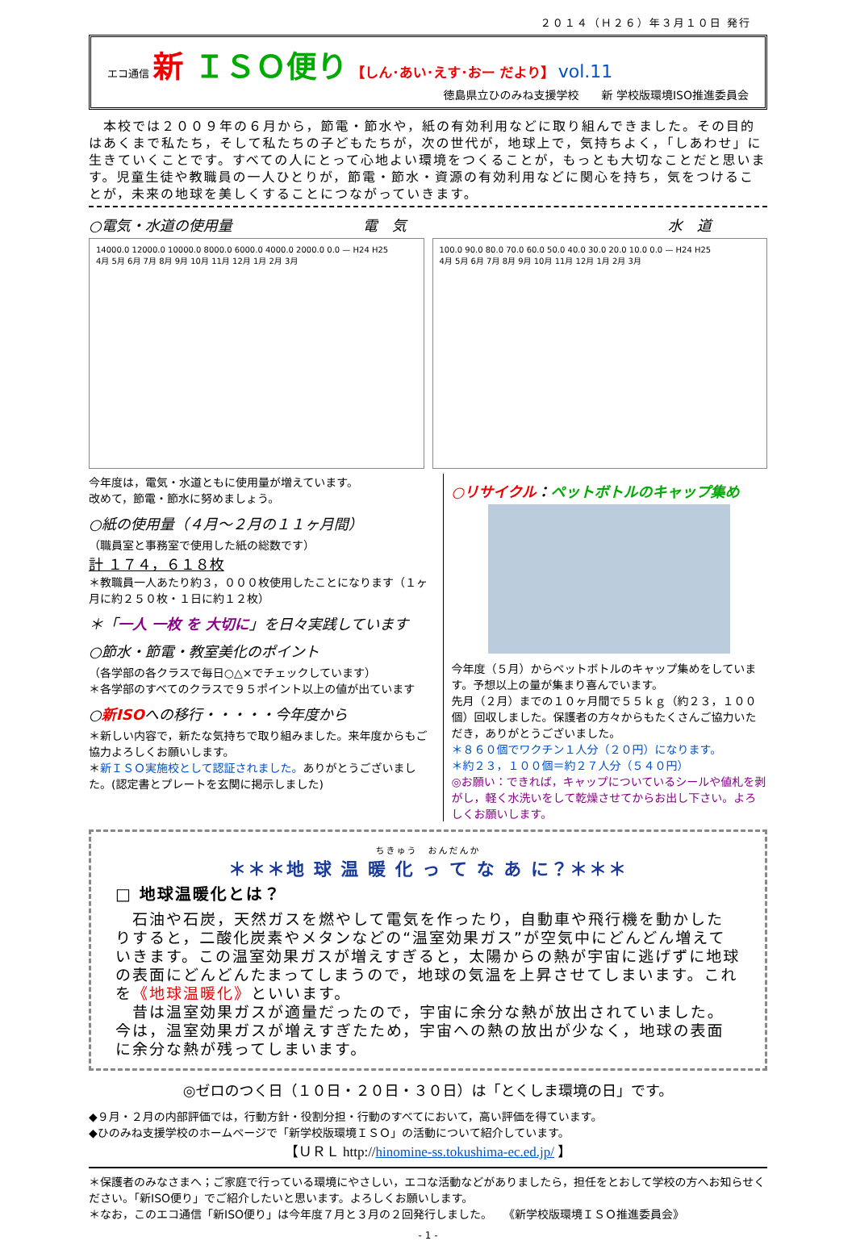２０１４（Ｈ２６）年３月１０日 発行
エコ通信 新 ＩＳＯ便り 【しん･あい･えす･おー だより】 vol.11
徳島県立ひのみね支援学校　　新 学校版環境ISO推進委員会
　本校では２００９年の６月から，節電・節水や，紙の有効利用などに取り組んできました。その目的はあくまで私たち，そして私たちの子どもたちが，次の世代が，地球上で，気持ちよく，「しあわせ」に生きていくことです。すべての人にとって心地よい環境をつくることが，もっとも大切なことだと思います。児童生徒や教職員の一人ひとりが，節電・節水・資源の有効利用などに関心を持ち，気をつけることが，未来の地球を美しくすることにつながっていきます。
○電気・水道の使用量　　　　　　　　　電　気　　　　　　　　　　　　　　　　　　水　道
14000.0 12000.0 10000.0 8000.0 6000.0 4000.0 2000.0 0.0 — H24 H25
4月 5月 6月 7月 8月 9月 10月 11月 12月 1月 2月 3月
100.0 90.0 80.0 70.0 60.0 50.0 40.0 30.0 20.0 10.0 0.0 — H24 H25
4月 5月 6月 7月 8月 9月 10月 11月 12月 1月 2月 3月
今年度は，電気・水道ともに使用量が増えています。
改めて，節電・節水に努めましょう。
○紙の使用量（４月～２月の１１ヶ月間）
（職員室と事務室で使用した紙の総数です）
計 １７４，６１８枚
＊教職員一人あたり約３，０００枚使用したことになります（１ヶ月に約２５０枚・１日に約１２枚）
＊「一人 一枚 を 大切に」を日々実践しています
○節水・節電・教室美化のポイント
（各学部の各クラスで毎日○△×でチェックしています）
＊各学部のすべてのクラスで９５ポイント以上の値が出ています
○新ISOへの移行・・・・・今年度から
＊新しい内容で，新たな気持ちで取り組みました。来年度からもご協力よろしくお願いします。
＊新ＩＳＯ実施校として認証されました。ありがとうございました。(認定書とプレートを玄関に掲示しました)
○リサイクル：ペットボトルのキャップ集め
今年度（５月）からペットボトルのキャップ集めをしています。予想以上の量が集まり喜んでいます。
先月（２月）までの１０ヶ月間で５５ｋｇ（約２３，１００個）回収しました。保護者の方々からもたくさんご協力いただき，ありがとうございました。
＊８６０個でワクチン１人分（２０円）になります。
＊約２３，１００個＝約２７人分（５４０円）
◎お願い：できれば，キャップについているシールや値札を剥がし，軽く水洗いをして乾燥させてからお出し下さい。よろしくお願いします。
ちきゅう　おんだんか
＊＊＊地 球 温 暖 化 っ て な あ に？＊＊＊
□ 地球温暖化とは？
　石油や石炭，天然ガスを燃やして電気を作ったり，自動車や飛行機を動かしたりすると，二酸化炭素やメタンなどの“温室効果ガス”が空気中にどんどん増えていきます。この温室効果ガスが増えすぎると，太陽からの熱が宇宙に逃げずに地球の表面にどんどんたまってしまうので，地球の気温を上昇させてしまいます。これを《地球温暖化》といいます。
　昔は温室効果ガスが適量だったので，宇宙に余分な熱が放出されていました。今は，温室効果ガスが増えすぎたため，宇宙への熱の放出が少なく，地球の表面に余分な熱が残ってしまいます。
◎ゼロのつく日（１０日・２０日・３０日）は「とくしま環境の日」です。
◆９月・２月の内部評価では，行動方針・役割分担・行動のすべてにおいて，高い評価を得ています。
◆ひのみね支援学校のホームページで「新学校版環境ＩＳＯ」の活動について紹介しています。
【ＵＲＬ http://hinomine-ss.tokushima-ec.ed.jp/ 】
＊保護者のみなさまへ；ご家庭で行っている環境にやさしい，エコな活動などがありましたら，担任をとおして学校の方へお知らせください。「新ISO便り」でご紹介したいと思います。よろしくお願いします。
＊なお，このエコ通信「新ISO便り」は今年度７月と３月の２回発行しました。　　《新学校版環境ＩＳＯ推進委員会》
- 1 -